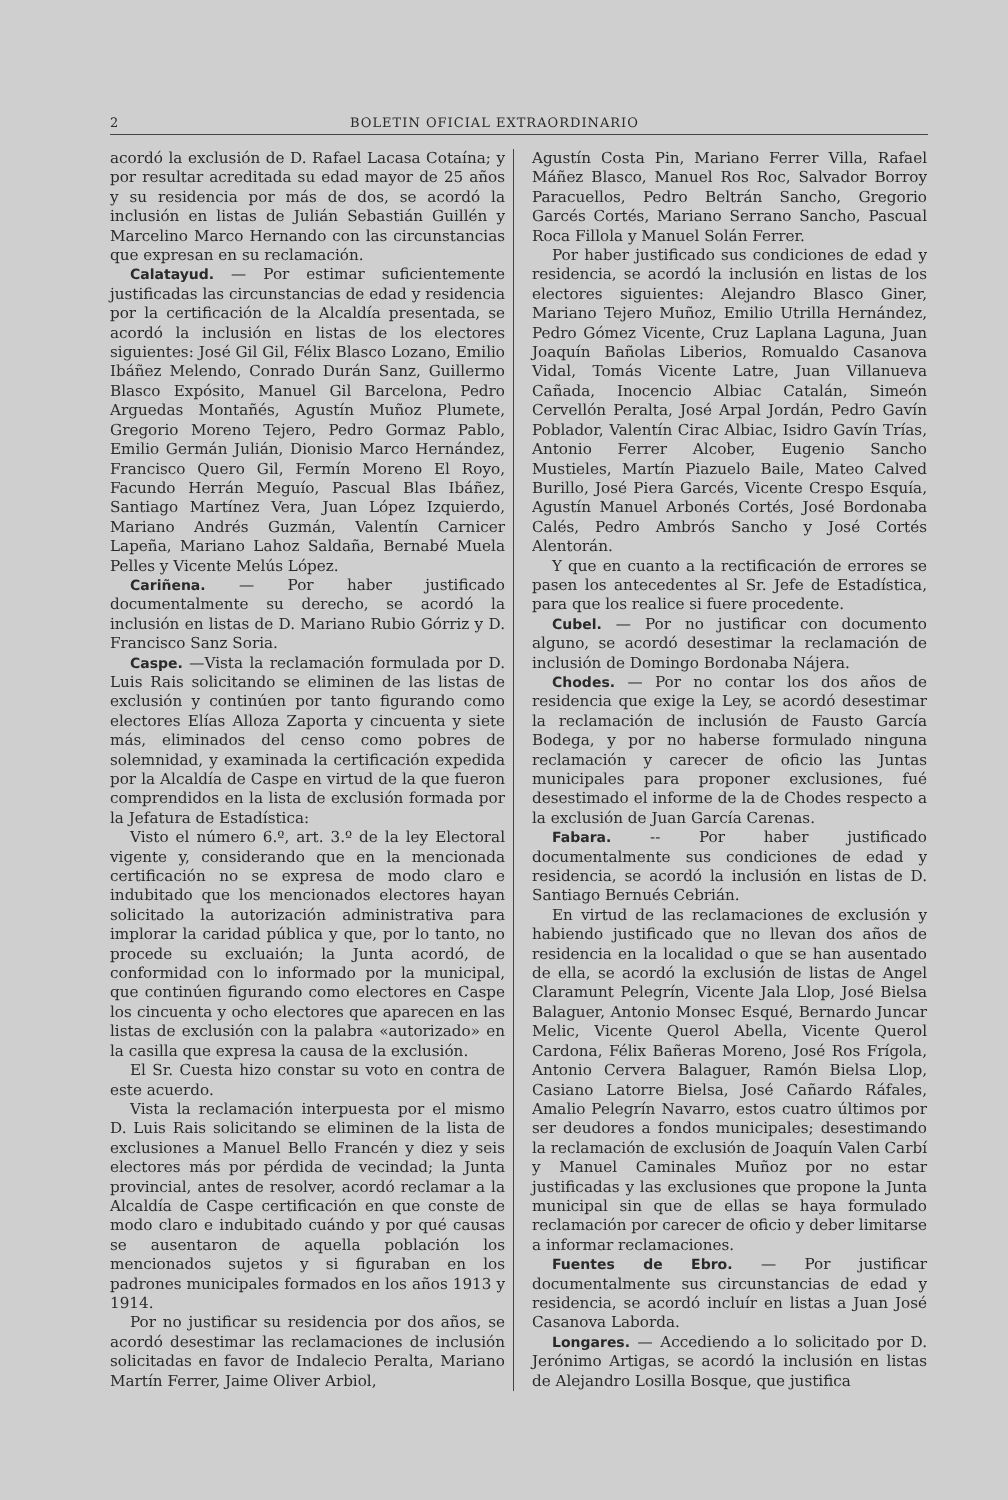2 BOLETIN OFICIAL EXTRAORDINARIO
acordó la exclusión de D. Rafael Lacasa Cotaína; y por resultar acreditada su edad mayor de 25 años y su residencia por más de dos, se acordó la inclusión en listas de Julián Sebastián Guillén y Marcelino Marco Hernando con las circunstancias que expresan en su reclamación.
Calatayud. — Por estimar suficientemente justificadas las circunstancias de edad y residencia por la certificación de la Alcaldía presentada, se acordó la inclusión en listas de los electores siguientes: José Gil Gil, Félix Blasco Lozano, Emilio Ibáñez Melendo, Conrado Durán Sanz, Guillermo Blasco Expósito, Manuel Gil Barcelona, Pedro Arguedas Montañés, Agustín Muñoz Plumete, Gregorio Moreno Tejero, Pedro Gormaz Pablo, Emilio Germán Julián, Dionisio Marco Hernández, Francisco Quero Gil, Fermín Moreno El Royo, Facundo Herrán Meguío, Pascual Blas Ibáñez, Santiago Martínez Vera, Juan López Izquierdo, Mariano Andrés Guzmán, Valentín Carnicer Lapeña, Mariano Lahoz Saldaña, Bernabé Muela Pelles y Vicente Melús López.
Cariñena. — Por haber justificado documentalmente su derecho, se acordó la inclusión en listas de D. Mariano Rubio Górriz y D. Francisco Sanz Soria.
Caspe. —Vista la reclamación formulada por D. Luis Rais solicitando se eliminen de las listas de exclusión y continúen por tanto figurando como electores Elías Alloza Zaporta y cincuenta y siete más, eliminados del censo como pobres de solemnidad, y examinada la certificación expedida por la Alcaldía de Caspe en virtud de la que fueron comprendidos en la lista de exclusión formada por la Jefatura de Estadística:
Visto el número 6.º, art. 3.º de la ley Electoral vigente y, considerando que en la mencionada certificación no se expresa de modo claro e indubitado que los mencionados electores hayan solicitado la autorización administrativa para implorar la caridad pública y que, por lo tanto, no procede su excluaión; la Junta acordó, de conformidad con lo informado por la municipal, que continúen figurando como electores en Caspe los cincuenta y ocho electores que aparecen en las listas de exclusión con la palabra «autorizado» en la casilla que expresa la causa de la exclusión.
El Sr. Cuesta hizo constar su voto en contra de este acuerdo.
Vista la reclamación interpuesta por el mismo D. Luis Rais solicitando se eliminen de la lista de exclusiones a Manuel Bello Francén y diez y seis electores más por pérdida de vecindad; la Junta provincial, antes de resolver, acordó reclamar a la Alcaldía de Caspe certificación en que conste de modo claro e indubitado cuándo y por qué causas se ausentaron de aquella población los mencionados sujetos y si figuraban en los padrones municipales formados en los años 1913 y 1914.
Por no justificar su residencia por dos años, se acordó desestimar las reclamaciones de inclusión solicitadas en favor de Indalecio Peralta, Mariano Martín Ferrer, Jaime Oliver Arbiol,
Agustín Costa Pin, Mariano Ferrer Villa, Rafael Máñez Blasco, Manuel Ros Roc, Salvador Borroy Paracuellos, Pedro Beltrán Sancho, Gregorio Garcés Cortés, Mariano Serrano Sancho, Pascual Roca Fillola y Manuel Solán Ferrer.
Por haber justificado sus condiciones de edad y residencia, se acordó la inclusión en listas de los electores siguientes: Alejandro Blasco Giner, Mariano Tejero Muñoz, Emilio Utrilla Hernández, Pedro Gómez Vicente, Cruz Laplana Laguna, Juan Joaquín Bañolas Liberios, Romualdo Casanova Vidal, Tomás Vicente Latre, Juan Villanueva Cañada, Inocencio Albiac Catalán, Simeón Cervellón Peralta, José Arpal Jordán, Pedro Gavín Poblador, Valentín Cirac Albiac, Isidro Gavín Trías, Antonio Ferrer Alcober, Eugenio Sancho Mustieles, Martín Piazuelo Baile, Mateo Calved Burillo, José Piera Garcés, Vicente Crespo Esquía, Agustín Manuel Arbonés Cortés, José Bordonaba Calés, Pedro Ambrós Sancho y José Cortés Alentorán.
Y que en cuanto a la rectificación de errores se pasen los antecedentes al Sr. Jefe de Estadística, para que los realice si fuere procedente.
Cubel. — Por no justificar con documento alguno, se acordó desestimar la reclamación de inclusión de Domingo Bordonaba Nájera.
Chodes. — Por no contar los dos años de residencia que exige la Ley, se acordó desestimar la reclamación de inclusión de Fausto García Bodega, y por no haberse formulado ninguna reclamación y carecer de oficio las Juntas municipales para proponer exclusiones, fué desestimado el informe de la de Chodes respecto a la exclusión de Juan García Carenas.
Fabara. -- Por haber justificado documentalmente sus condiciones de edad y residencia, se acordó la inclusión en listas de D. Santiago Bernués Cebrián.
En virtud de las reclamaciones de exclusión y habiendo justificado que no llevan dos años de residencia en la localidad o que se han ausentado de ella, se acordó la exclusión de listas de Angel Claramunt Pelegrín, Vicente Jala Llop, José Bielsa Balaguer, Antonio Monsec Esqué, Bernardo Juncar Melic, Vicente Querol Abella, Vicente Querol Cardona, Félix Bañeras Moreno, José Ros Frígola, Antonio Cervera Balaguer, Ramón Bielsa Llop, Casiano Latorre Bielsa, José Cañardo Ráfales, Amalio Pelegrín Navarro, estos cuatro últimos por ser deudores a fondos municipales; desestimando la reclamación de exclusión de Joaquín Valen Carbí y Manuel Caminales Muñoz por no estar justificadas y las exclusiones que propone la Junta municipal sin que de ellas se haya formulado reclamación por carecer de oficio y deber limitarse a informar reclamaciones.
Fuentes de Ebro. — Por justificar documentalmente sus circunstancias de edad y residencia, se acordó incluír en listas a Juan José Casanova Laborda.
Longares. — Accediendo a lo solicitado por D. Jerónimo Artigas, se acordó la inclusión en listas de Alejandro Losilla Bosque, que justifica